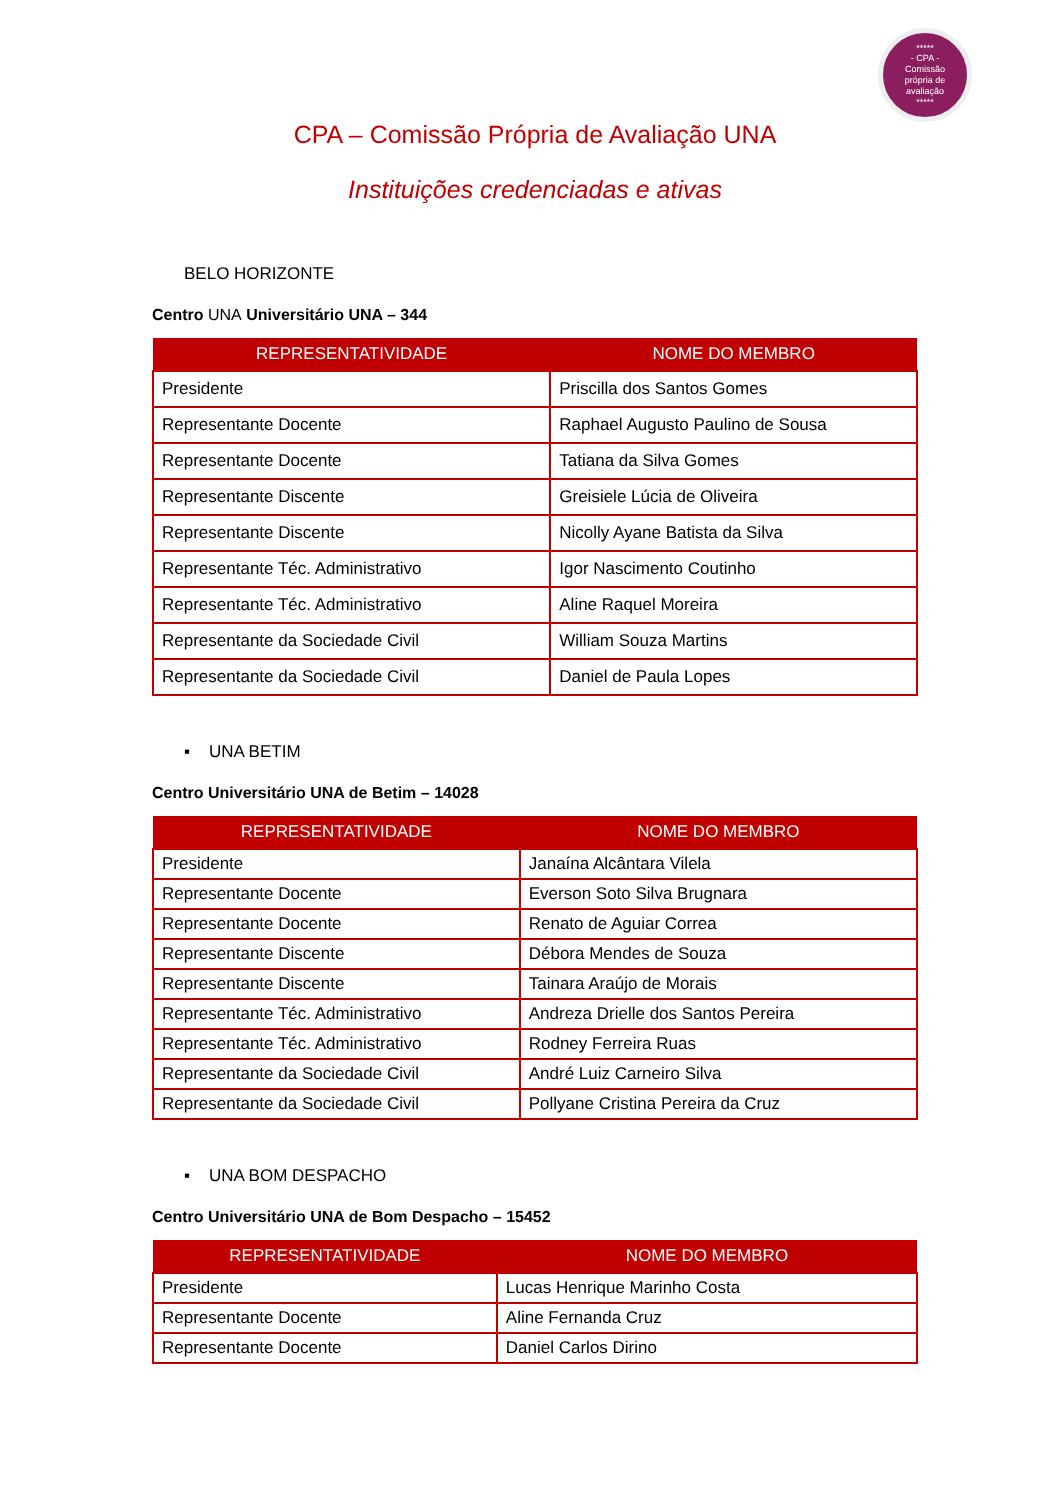*****
- CPA -
Comissão
própria de
avaliação
*****
CPA – Comissão Própria de Avaliação UNA
Instituições credenciadas e ativas
BELO HORIZONTE
Centro UNA Universitário UNA – 344
| REPRESENTATIVIDADE | NOME DO MEMBRO |
| --- | --- |
| Presidente | Priscilla dos Santos Gomes |
| Representante Docente | Raphael Augusto Paulino de Sousa |
| Representante Docente | Tatiana da Silva Gomes |
| Representante Discente | Greisiele Lúcia de Oliveira |
| Representante Discente | Nicolly Ayane Batista da Silva |
| Representante Téc. Administrativo | Igor Nascimento Coutinho |
| Representante Téc. Administrativo | Aline Raquel Moreira |
| Representante da Sociedade Civil | William Souza Martins |
| Representante da Sociedade Civil | Daniel de Paula Lopes |
▪ UNA BETIM
Centro Universitário UNA de Betim – 14028
| REPRESENTATIVIDADE | NOME DO MEMBRO |
| --- | --- |
| Presidente | Janaína Alcântara Vilela |
| Representante Docente | Everson Soto Silva Brugnara |
| Representante Docente | Renato de Aguiar Correa |
| Representante Discente | Débora Mendes de Souza |
| Representante Discente | Tainara Araújo de Morais |
| Representante Téc. Administrativo | Andreza Drielle dos Santos Pereira |
| Representante Téc. Administrativo | Rodney Ferreira Ruas |
| Representante da Sociedade Civil | André Luiz Carneiro Silva |
| Representante da Sociedade Civil | Pollyane Cristina Pereira da Cruz |
▪ UNA BOM DESPACHO
Centro Universitário UNA de Bom Despacho – 15452
| REPRESENTATIVIDADE | NOME DO MEMBRO |
| --- | --- |
| Presidente | Lucas Henrique Marinho Costa |
| Representante Docente | Aline Fernanda Cruz |
| Representante Docente | Daniel Carlos Dirino |